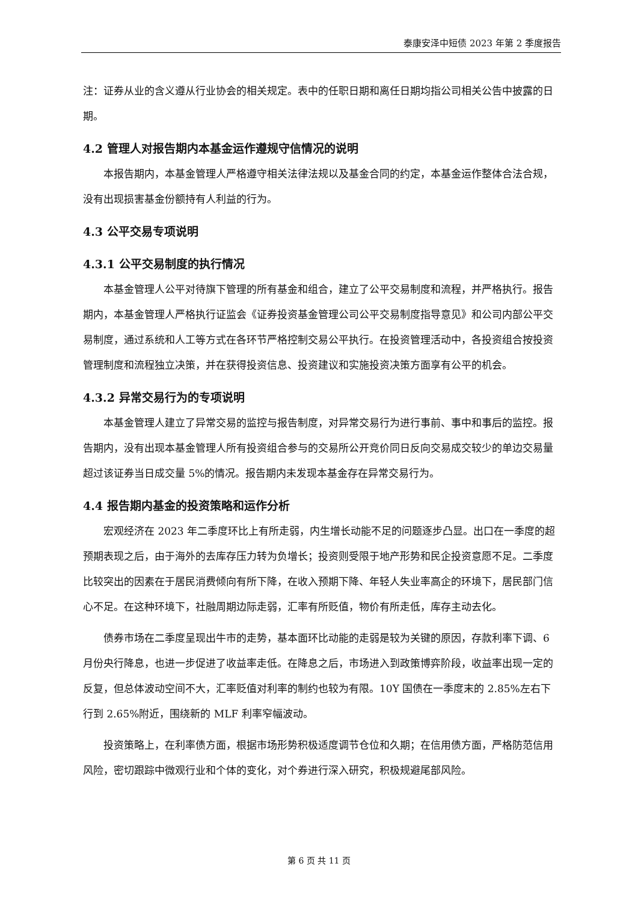泰康安泽中短债 2023 年第 2 季度报告
注：证券从业的含义遵从行业协会的相关规定。表中的任职日期和离任日期均指公司相关公告中披露的日期。
4.2 管理人对报告期内本基金运作遵规守信情况的说明
本报告期内，本基金管理人严格遵守相关法律法规以及基金合同的约定，本基金运作整体合法合规，没有出现损害基金份额持有人利益的行为。
4.3 公平交易专项说明
4.3.1 公平交易制度的执行情况
本基金管理人公平对待旗下管理的所有基金和组合，建立了公平交易制度和流程，并严格执行。报告期内，本基金管理人严格执行证监会《证券投资基金管理公司公平交易制度指导意见》和公司内部公平交易制度，通过系统和人工等方式在各环节严格控制交易公平执行。在投资管理活动中，各投资组合按投资管理制度和流程独立决策，并在获得投资信息、投资建议和实施投资决策方面享有公平的机会。
4.3.2 异常交易行为的专项说明
本基金管理人建立了异常交易的监控与报告制度，对异常交易行为进行事前、事中和事后的监控。报告期内，没有出现本基金管理人所有投资组合参与的交易所公开竞价同日反向交易成交较少的单边交易量超过该证券当日成交量 5%的情况。报告期内未发现本基金存在异常交易行为。
4.4 报告期内基金的投资策略和运作分析
宏观经济在 2023 年二季度环比上有所走弱，内生增长动能不足的问题逐步凸显。出口在一季度的超预期表现之后，由于海外的去库存压力转为负增长；投资则受限于地产形势和民企投资意愿不足。二季度比较突出的因素在于居民消费倾向有所下降，在收入预期下降、年轻人失业率高企的环境下，居民部门信心不足。在这种环境下，社融周期边际走弱，汇率有所贬值，物价有所走低，库存主动去化。
债券市场在二季度呈现出牛市的走势，基本面环比动能的走弱是较为关键的原因，存款利率下调、6 月份央行降息，也进一步促进了收益率走低。在降息之后，市场进入到政策博弈阶段，收益率出现一定的反复，但总体波动空间不大，汇率贬值对利率的制约也较为有限。10Y 国债在一季度末的 2.85%左右下行到 2.65%附近，围绕新的 MLF 利率窄幅波动。
投资策略上，在利率债方面，根据市场形势积极适度调节仓位和久期；在信用债方面，严格防范信用风险，密切跟踪中微观行业和个体的变化，对个券进行深入研究，积极规避尾部风险。
第 6 页 共 11 页